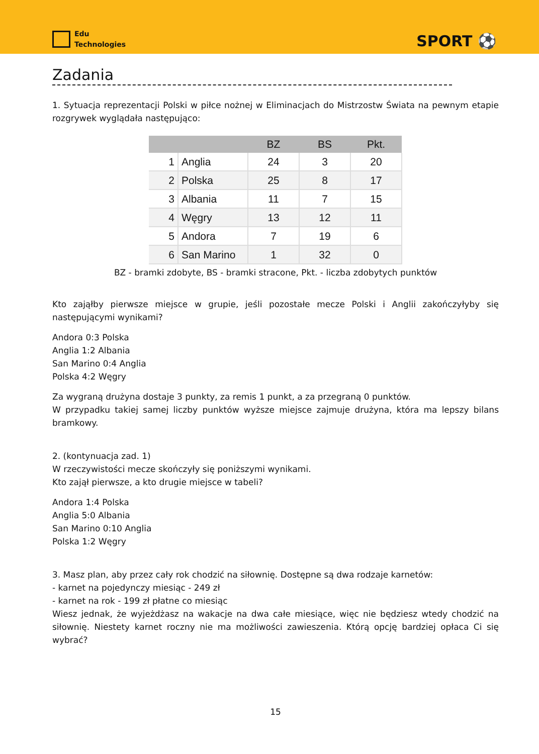Edu
Technologies
SPORT ⚽
Zadania
1. Sytuacja reprezentacji Polski w piłce nożnej w Eliminacjach do Mistrzostw Świata na pewnym etapie rozgrywek wyglądała następująco:
| | | BZ | BS | Pkt. |
| --- | --- | --- | --- | --- |
| 1 | Anglia | 24 | 3 | 20 |
| 2 | Polska | 25 | 8 | 17 |
| 3 | Albania | 11 | 7 | 15 |
| 4 | Węgry | 13 | 12 | 11 |
| 5 | Andora | 7 | 19 | 6 |
| 6 | San Marino | 1 | 32 | 0 |
BZ - bramki zdobyte, BS - bramki stracone, Pkt. - liczba zdobytych punktów
Kto zająłby pierwsze miejsce w grupie, jeśli pozostałe mecze Polski i Anglii zakończyłyby się następującymi wynikami?
Andora 0:3 Polska
Anglia 1:2 Albania
San Marino 0:4 Anglia
Polska 4:2 Węgry
Za wygraną drużyna dostaje 3 punkty, za remis 1 punkt, a za przegraną 0 punktów.
W przypadku takiej samej liczby punktów wyższe miejsce zajmuje drużyna, która ma lepszy bilans bramkowy.
2. (kontynuacja zad. 1)
W rzeczywistości mecze skończyły się poniższymi wynikami.
Kto zajął pierwsze, a kto drugie miejsce w tabeli?
Andora 1:4 Polska
Anglia 5:0 Albania
San Marino 0:10 Anglia
Polska 1:2 Węgry
3. Masz plan, aby przez cały rok chodzić na siłownię. Dostępne są dwa rodzaje karnetów:
- karnet na pojedynczy miesiąc - 249 zł
- karnet na rok - 199 zł płatne co miesiąc
Wiesz jednak, że wyjeżdżasz na wakacje na dwa całe miesiące, więc nie będziesz wtedy chodzić na siłownię. Niestety karnet roczny nie ma możliwości zawieszenia. Którą opcję bardziej opłaca Ci się wybrać?
15